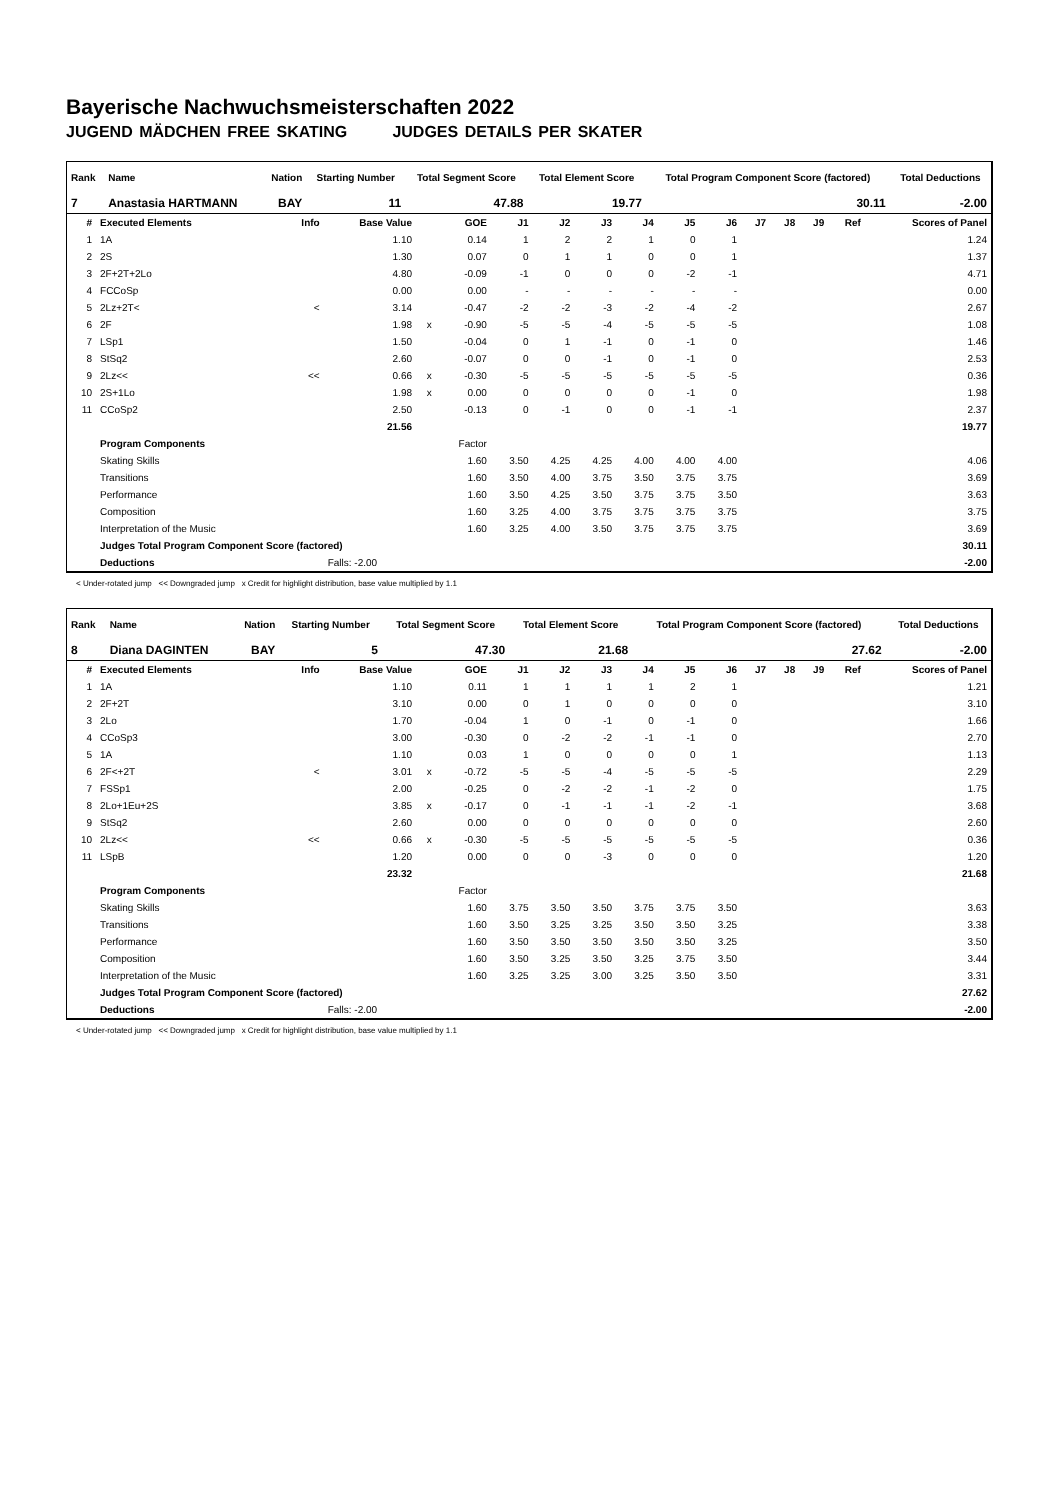Bayerische Nachwuchsmeisterschaften 2022
JUGEND MÄDCHEN FREE SKATING JUDGES DETAILS PER SKATER
| Rank | Name | Nation | Starting Number | Total Segment Score | Total Element Score | Total Program Component Score (factored) | Total Deductions |
| --- | --- | --- | --- | --- | --- | --- | --- |
| 7 | Anastasia HARTMANN | BAY | 11 | 47.88 | 19.77 | 30.11 | -2.00 |
| # | Executed Elements | Info | Base Value | | GOE | J1 | J2 | J3 | J4 | J5 | J6 | J7 | J8 | J9 | Ref | Scores of Panel |
| --- | --- | --- | --- | --- | --- | --- | --- | --- | --- | --- | --- | --- | --- | --- | --- | --- |
| 1 | 1A | | 1.10 | | 0.14 | 1 | 2 | 2 | 1 | 0 | 1 | | | | | 1.24 |
| 2 | 2S | | 1.30 | | 0.07 | 0 | 1 | 1 | 0 | 0 | 1 | | | | | 1.37 |
| 3 | 2F+2T+2Lo | | 4.80 | | -0.09 | -1 | 0 | 0 | 0 | -2 | -1 | | | | | 4.71 |
| 4 | FCCoSp | | 0.00 | | 0.00 | - | - | - | - | - | - | | | | | 0.00 |
| 5 | 2Lz+2T< | < | 3.14 | | -0.47 | -2 | -2 | -3 | -2 | -4 | -2 | | | | | 2.67 |
| 6 | 2F | | 1.98 | x | -0.90 | -5 | -5 | -4 | -5 | -5 | -5 | | | | | 1.08 |
| 7 | LSp1 | | 1.50 | | -0.04 | 0 | 1 | -1 | 0 | -1 | 0 | | | | | 1.46 |
| 8 | StSq2 | | 2.60 | | -0.07 | 0 | 0 | -1 | 0 | -1 | 0 | | | | | 2.53 |
| 9 | 2Lz<< | << | 0.66 | x | -0.30 | -5 | -5 | -5 | -5 | -5 | -5 | | | | | 0.36 |
| 10 | 2S+1Lo | | 1.98 | x | 0.00 | 0 | 0 | 0 | 0 | -1 | 0 | | | | | 1.98 |
| 11 | CCoSp2 | | 2.50 | | -0.13 | 0 | -1 | 0 | 0 | -1 | -1 | | | | | 2.37 |
| | | | 21.56 | | | | | | | | | | | | | 19.77 |
| | Program Components | | | | Factor | | | | | | | | | | | |
| | Skating Skills | | | | 1.60 | 3.50 | 4.25 | 4.25 | 4.00 | 4.00 | 4.00 | | | | | 4.06 |
| | Transitions | | | | 1.60 | 3.50 | 4.00 | 3.75 | 3.50 | 3.75 | 3.75 | | | | | 3.69 |
| | Performance | | | | 1.60 | 3.50 | 4.25 | 3.50 | 3.75 | 3.75 | 3.50 | | | | | 3.63 |
| | Composition | | | | 1.60 | 3.25 | 4.00 | 3.75 | 3.75 | 3.75 | 3.75 | | | | | 3.75 |
| | Interpretation of the Music | | | | 1.60 | 3.25 | 4.00 | 3.50 | 3.75 | 3.75 | 3.75 | | | | | 3.69 |
| | Judges Total Program Component Score (factored) | | | | | | | | | | | | | | | 30.11 |
| | Deductions | | Falls: -2.00 | | | | | | | | | | | | | -2.00 |
< Under-rotated jump << Downgraded jump x Credit for highlight distribution, base value multiplied by 1.1
| Rank | Name | Nation | Starting Number | Total Segment Score | Total Element Score | Total Program Component Score (factored) | Total Deductions |
| --- | --- | --- | --- | --- | --- | --- | --- |
| 8 | Diana DAGINTEN | BAY | 5 | 47.30 | 21.68 | 27.62 | -2.00 |
| # | Executed Elements | Info | Base Value | | GOE | J1 | J2 | J3 | J4 | J5 | J6 | J7 | J8 | J9 | Ref | Scores of Panel |
| --- | --- | --- | --- | --- | --- | --- | --- | --- | --- | --- | --- | --- | --- | --- | --- | --- |
| 1 | 1A | | 1.10 | | 0.11 | 1 | 1 | 1 | 1 | 2 | 1 | | | | | 1.21 |
| 2 | 2F+2T | | 3.10 | | 0.00 | 0 | 1 | 0 | 0 | 0 | 0 | | | | | 3.10 |
| 3 | 2Lo | | 1.70 | | -0.04 | 1 | 0 | -1 | 0 | -1 | 0 | | | | | 1.66 |
| 4 | CCoSp3 | | 3.00 | | -0.30 | 0 | -2 | -2 | -1 | -1 | 0 | | | | | 2.70 |
| 5 | 1A | | 1.10 | | 0.03 | 1 | 0 | 0 | 0 | 0 | 1 | | | | | 1.13 |
| 6 | 2F<+2T | < | 3.01 | x | -0.72 | -5 | -5 | -4 | -5 | -5 | -5 | | | | | 2.29 |
| 7 | FSSp1 | | 2.00 | | -0.25 | 0 | -2 | -2 | -1 | -2 | 0 | | | | | 1.75 |
| 8 | 2Lo+1Eu+2S | | 3.85 | x | -0.17 | 0 | -1 | -1 | -1 | -2 | -1 | | | | | 3.68 |
| 9 | StSq2 | | 2.60 | | 0.00 | 0 | 0 | 0 | 0 | 0 | 0 | | | | | 2.60 |
| 10 | 2Lz<< | << | 0.66 | x | -0.30 | -5 | -5 | -5 | -5 | -5 | -5 | | | | | 0.36 |
| 11 | LSpB | | 1.20 | | 0.00 | 0 | 0 | -3 | 0 | 0 | 0 | | | | | 1.20 |
| | | | 23.32 | | | | | | | | | | | | | 21.68 |
| | Program Components | | | | Factor | | | | | | | | | | | |
| | Skating Skills | | | | 1.60 | 3.75 | 3.50 | 3.50 | 3.75 | 3.75 | 3.50 | | | | | 3.63 |
| | Transitions | | | | 1.60 | 3.50 | 3.25 | 3.25 | 3.50 | 3.50 | 3.25 | | | | | 3.38 |
| | Performance | | | | 1.60 | 3.50 | 3.50 | 3.50 | 3.50 | 3.50 | 3.25 | | | | | 3.50 |
| | Composition | | | | 1.60 | 3.50 | 3.25 | 3.50 | 3.25 | 3.75 | 3.50 | | | | | 3.44 |
| | Interpretation of the Music | | | | 1.60 | 3.25 | 3.25 | 3.00 | 3.25 | 3.50 | 3.50 | | | | | 3.31 |
| | Judges Total Program Component Score (factored) | | | | | | | | | | | | | | | 27.62 |
| | Deductions | | Falls: -2.00 | | | | | | | | | | | | | -2.00 |
< Under-rotated jump << Downgraded jump x Credit for highlight distribution, base value multiplied by 1.1